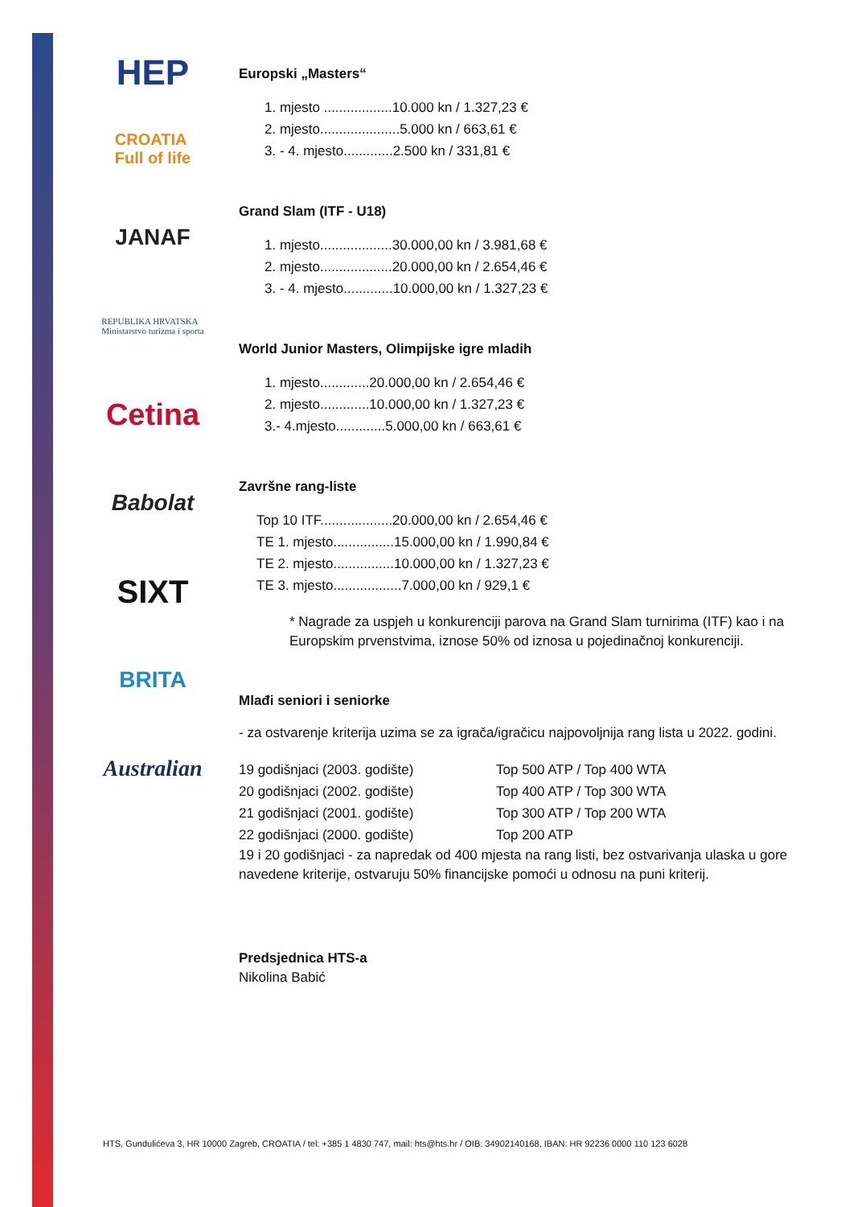HEP
CROATIA
Full of life
JANAF
REPUBLIKA HRVATSKA
Ministarstvo turizma i sporta
Cetina
Babolat
SIXT
BRITA
Australian
Europski „Masters“
1. mjesto ..................10.000 kn / 1.327,23 €
2. mjesto.....................5.000 kn / 663,61 €
3. - 4. mjesto.............2.500 kn / 331,81 €
Grand Slam (ITF - U18)
1. mjesto...................30.000,00 kn / 3.981,68 €
2. mjesto...................20.000,00 kn / 2.654,46 €
3. - 4. mjesto.............10.000,00 kn / 1.327,23 €
World Junior Masters, Olimpijske igre mladih
1. mjesto.............20.000,00 kn / 2.654,46 €
2. mjesto.............10.000,00 kn / 1.327,23 €
3.- 4.mjesto.............5.000,00 kn / 663,61 €
Završne rang-liste
Top 10 ITF...................20.000,00 kn / 2.654,46 €
TE 1. mjesto................15.000,00 kn / 1.990,84 €
TE 2. mjesto................10.000,00 kn / 1.327,23 €
TE 3. mjesto..................7.000,00 kn / 929,1 €
* Nagrade za uspjeh u konkurenciji parova na Grand Slam turnirima (ITF) kao i na Europskim prvenstvima, iznose 50% od iznosa u pojedinačnoj konkurenciji.
Mlađi seniori i seniorke
- za ostvarenje kriterija uzima se za igrača/igračicu najpovoljnija rang lista u 2022. godini.
| 19 godišnjaci (2003. godište) | Top 500 ATP / Top 400 WTA |
| 20 godišnjaci (2002. godište) | Top 400 ATP / Top 300 WTA |
| 21 godišnjaci (2001. godište) | Top 300 ATP / Top 200 WTA |
| 22 godišnjaci (2000. godište) | Top 200 ATP |
19 i 20 godišnjaci - za napredak od 400 mjesta na rang listi, bez ostvarivanja ulaska u gore navedene kriterije, ostvaruju 50% financijske pomoći u odnosu na puni kriterij.
Predsjednica HTS-a
Nikolina Babić
HTS, Gundulićeva 3, HR 10000 Zagreb, CROATIA / tel: +385 1 4830 747, mail: hts@hts.hr / OIB: 34902140168, IBAN: HR 92236 0000 110 123 6028